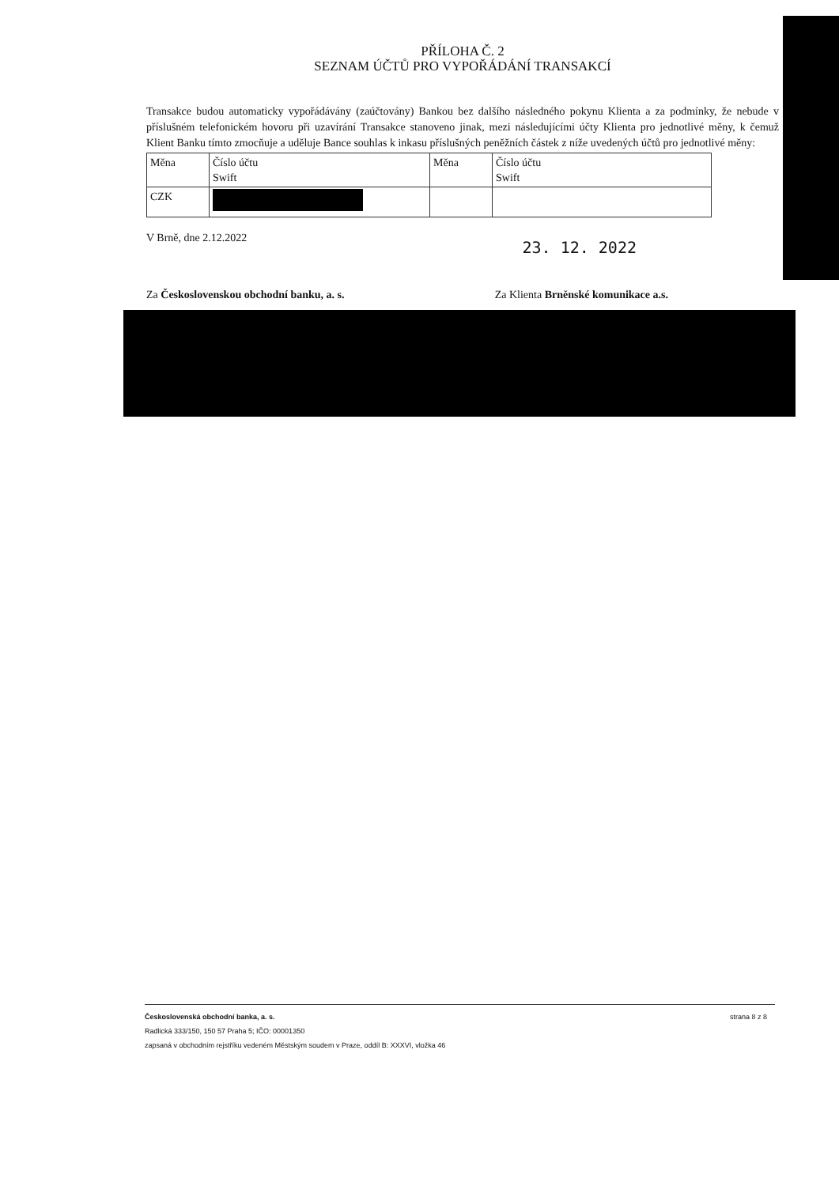PŘÍLOHA Č. 2
SEZNAM ÚČTŮ PRO VYPOŘÁDÁNÍ TRANSAKCÍ
Transakce budou automaticky vypořádávány (zaúčtovány) Bankou bez dalšího následného pokynu Klienta a za podmínky, že nebude v příslušném telefonickém hovoru při uzavírání Transakce stanoveno jinak, mezi následujícími účty Klienta pro jednotlivé měny, k čemuž Klient Banku tímto zmocňuje a uděluje Bance souhlas k inkasu příslušných peněžních částek z níže uvedených účtů pro jednotlivé měny:
| Měna | Číslo účtu Swift | Měna | Číslo účtu Swift |
| CZK | | | |
V Brně, dne 2.12.2022 23. 12. 2022
Za Československou obchodní banku, a. s. Za Klienta Brněnské komunikace a.s.
strana 8 z 8
Československá obchodní banka, a. s.
Radlická 333/150, 150 57 Praha 5; IČO: 00001350
zapsaná v obchodním rejstříku vedeném Městským soudem v Praze, oddíl B: XXXVI, vložka 46